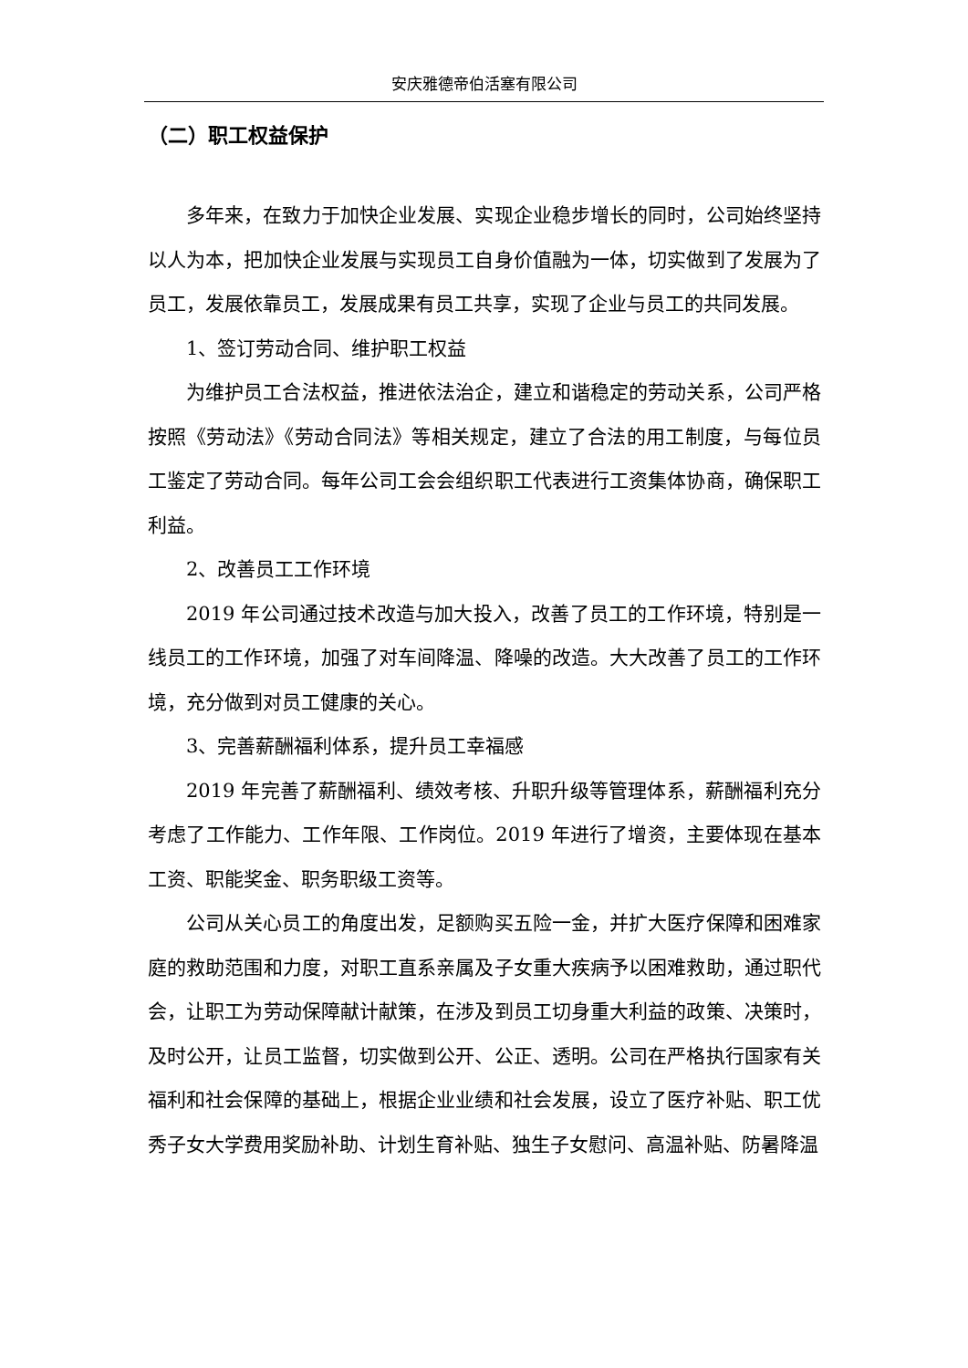安庆雅德帝伯活塞有限公司
（二）职工权益保护
多年来，在致力于加快企业发展、实现企业稳步增长的同时，公司始终坚持以人为本，把加快企业发展与实现员工自身价值融为一体，切实做到了发展为了员工，发展依靠员工，发展成果有员工共享，实现了企业与员工的共同发展。
1、签订劳动合同、维护职工权益
为维护员工合法权益，推进依法治企，建立和谐稳定的劳动关系，公司严格按照《劳动法》《劳动合同法》等相关规定，建立了合法的用工制度，与每位员工鉴定了劳动合同。每年公司工会会组织职工代表进行工资集体协商，确保职工利益。
2、改善员工工作环境
2019 年公司通过技术改造与加大投入，改善了员工的工作环境，特别是一线员工的工作环境，加强了对车间降温、降噪的改造。大大改善了员工的工作环境，充分做到对员工健康的关心。
3、完善薪酬福利体系，提升员工幸福感
2019 年完善了薪酬福利、绩效考核、升职升级等管理体系，薪酬福利充分考虑了工作能力、工作年限、工作岗位。2019 年进行了增资，主要体现在基本工资、职能奖金、职务职级工资等。
公司从关心员工的角度出发，足额购买五险一金，并扩大医疗保障和困难家庭的救助范围和力度，对职工直系亲属及子女重大疾病予以困难救助，通过职代会，让职工为劳动保障献计献策，在涉及到员工切身重大利益的政策、决策时，及时公开，让员工监督，切实做到公开、公正、透明。公司在严格执行国家有关福利和社会保障的基础上，根据企业业绩和社会发展，设立了医疗补贴、职工优秀子女大学费用奖励补助、计划生育补贴、独生子女慰问、高温补贴、防暑降温